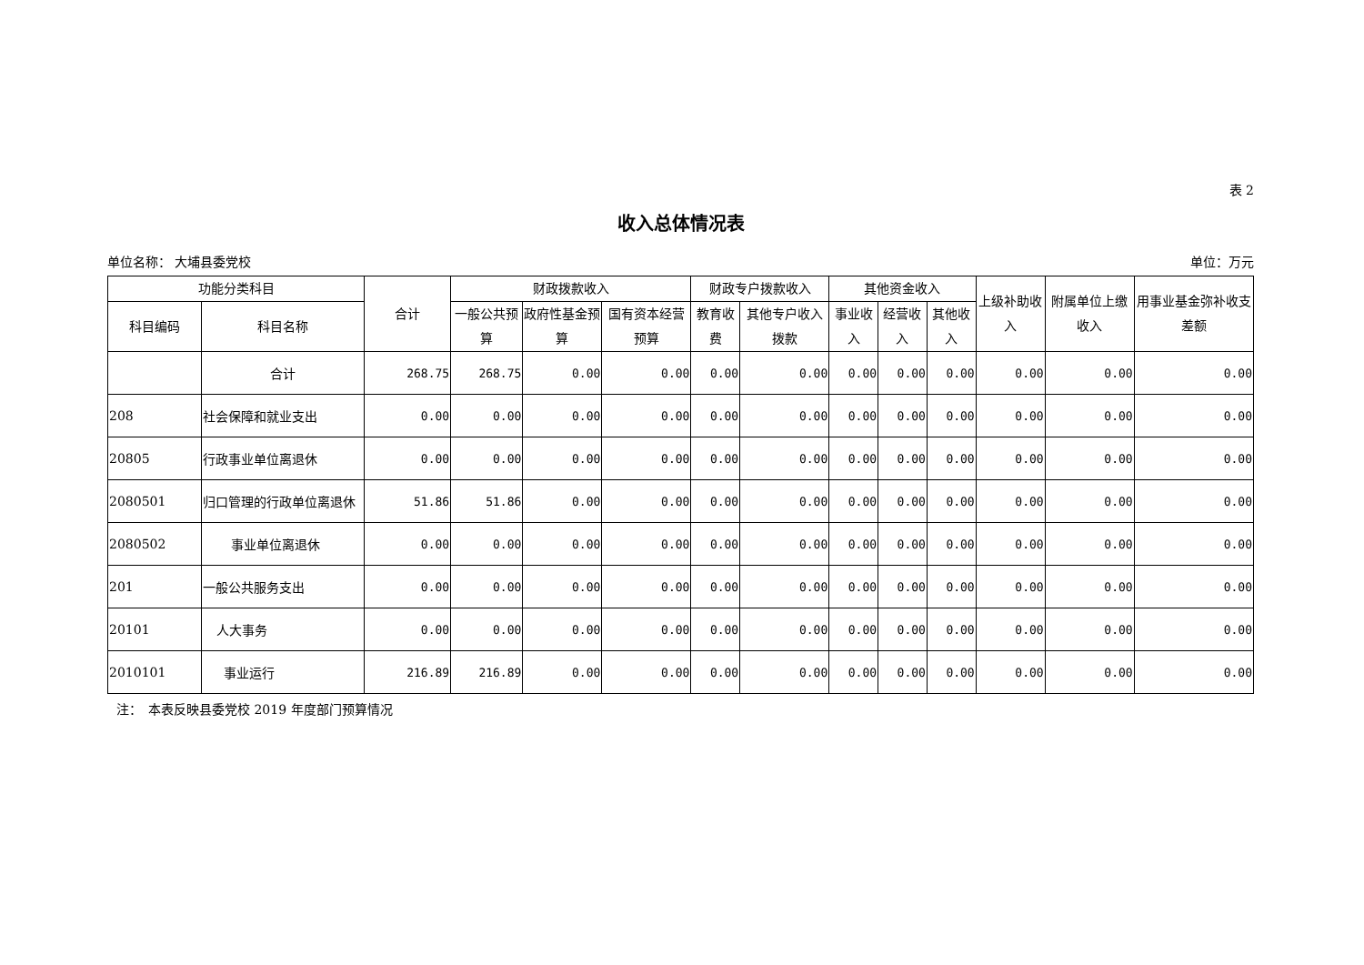表 2
收入总体情况表
单位名称： 大埔县委党校 单位：万元
| 功能分类科目 | | 合计 | 财政拨款收入 | | | 财政专户拨款收入 | | 其他资金收入 | | | 上级补助收入 | 附属单位上缴收入 | 用事业基金弥补收支差额 |
| --- | --- | --- | --- | --- | --- | --- | --- | --- | --- | --- | --- | --- | --- |
| 科目编码 | 科目名称 | | 一般公共预算 | 政府性基金预算 | 国有资本经营预算 | 教育收费 | 其他专户收入拨款 | 事业收入 | 经营收入 | 其他收入 | | | |
| | 合计 | 268.75 | 268.75 | 0.00 | 0.00 | 0.00 | 0.00 | 0.00 | 0.00 | 0.00 | 0.00 | 0.00 | 0.00 |
| 208 | 社会保障和就业支出 | 0.00 | 0.00 | 0.00 | 0.00 | 0.00 | 0.00 | 0.00 | 0.00 | 0.00 | 0.00 | 0.00 | 0.00 |
| 20805 | 行政事业单位离退休 | 0.00 | 0.00 | 0.00 | 0.00 | 0.00 | 0.00 | 0.00 | 0.00 | 0.00 | 0.00 | 0.00 | 0.00 |
| 2080501 | 归口管理的行政单位离退休 | 51.86 | 51.86 | 0.00 | 0.00 | 0.00 | 0.00 | 0.00 | 0.00 | 0.00 | 0.00 | 0.00 | 0.00 |
| 2080502 | 事业单位离退休 | 0.00 | 0.00 | 0.00 | 0.00 | 0.00 | 0.00 | 0.00 | 0.00 | 0.00 | 0.00 | 0.00 | 0.00 |
| 201 | 一般公共服务支出 | 0.00 | 0.00 | 0.00 | 0.00 | 0.00 | 0.00 | 0.00 | 0.00 | 0.00 | 0.00 | 0.00 | 0.00 |
| 20101 | 人大事务 | 0.00 | 0.00 | 0.00 | 0.00 | 0.00 | 0.00 | 0.00 | 0.00 | 0.00 | 0.00 | 0.00 | 0.00 |
| 2010101 | 事业运行 | 216.89 | 216.89 | 0.00 | 0.00 | 0.00 | 0.00 | 0.00 | 0.00 | 0.00 | 0.00 | 0.00 | 0.00 |
注：　本表反映县委党校 2019 年度部门预算情况